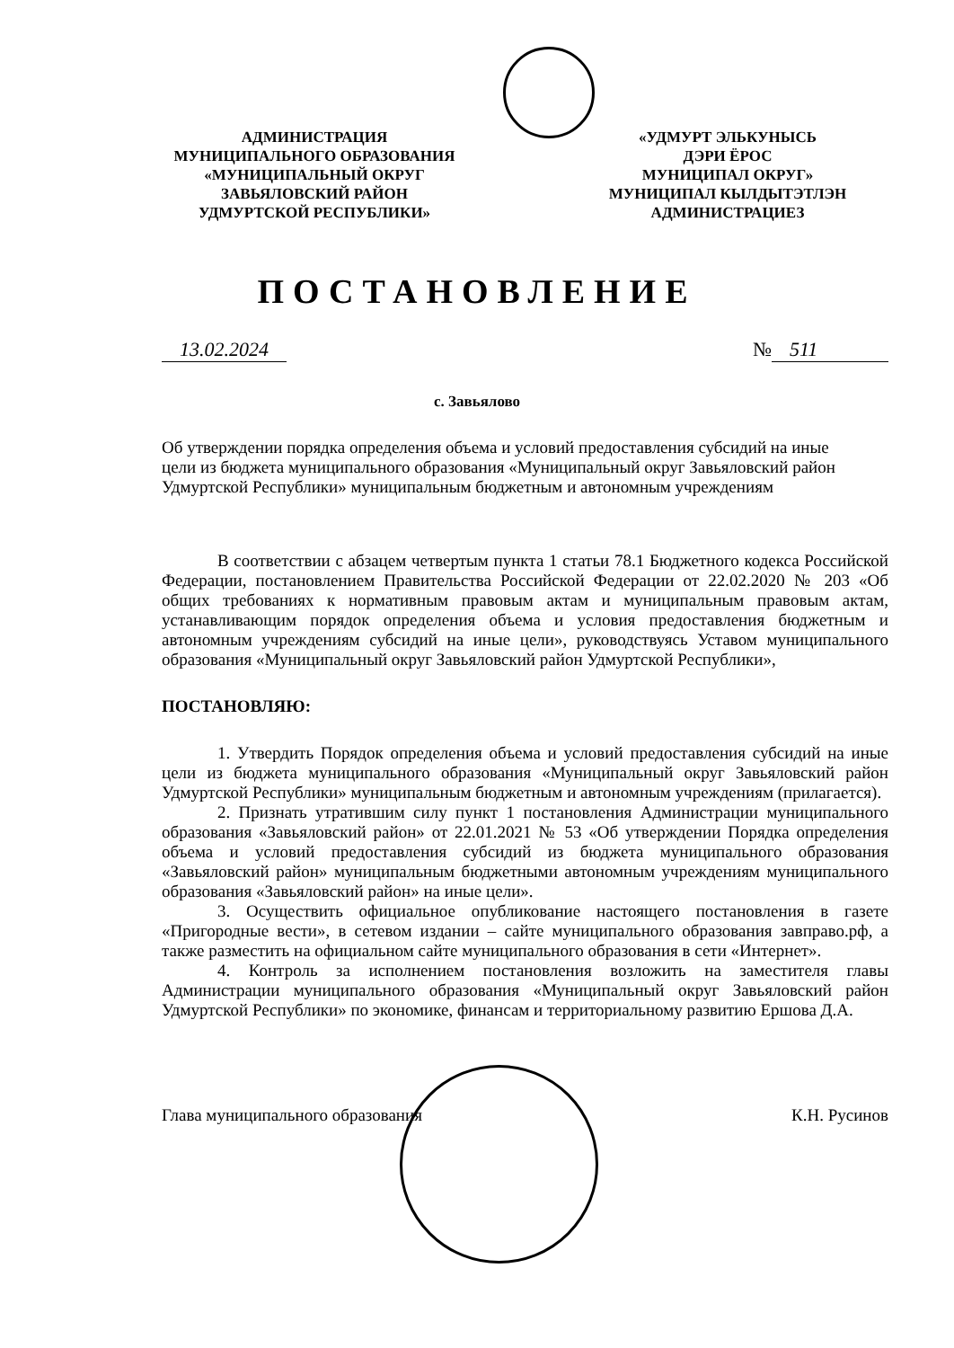АДМИНИСТРАЦИЯ
МУНИЦИПАЛЬНОГО ОБРАЗОВАНИЯ
«МУНИЦИПАЛЬНЫЙ ОКРУГ
ЗАВЬЯЛОВСКИЙ РАЙОН
УДМУРТСКОЙ РЕСПУБЛИКИ»
«УДМУРТ ЭЛЬКУНЫСЬ
ДЭРИ ЁРОС
МУНИЦИПАЛ ОКРУГ»
МУНИЦИПАЛ КЫЛДЫТЭТЛЭН
АДМИНИСТРАЦИЕЗ
ПОСТАНОВЛЕНИЕ
13.02.2024 № 511
с. Завьялово
Об утверждении порядка определения объема и условий предоставления субсидий на иные цели из бюджета муниципального образования «Муниципальный округ Завьяловский район Удмуртской Республики» муниципальным бюджетным и автономным учреждениям
В соответствии с абзацем четвертым пункта 1 статьи 78.1 Бюджетного кодекса Российской Федерации, постановлением Правительства Российской Федерации от 22.02.2020 № 203 «Об общих требованиях к нормативным правовым актам и муниципальным правовым актам, устанавливающим порядок определения объема и условия предоставления бюджетным и автономным учреждениям субсидий на иные цели», руководствуясь Уставом муниципального образования «Муниципальный округ Завьяловский район Удмуртской Республики»,
ПОСТАНОВЛЯЮ:
1. Утвердить Порядок определения объема и условий предоставления субсидий на иные цели из бюджета муниципального образования «Муниципальный округ Завьяловский район Удмуртской Республики» муниципальным бюджетным и автономным учреждениям (прилагается).
2. Признать утратившим силу пункт 1 постановления Администрации муниципального образования «Завьяловский район» от 22.01.2021 № 53 «Об утверждении Порядка определения объема и условий предоставления субсидий из бюджета муниципального образования «Завьяловский район» муниципальным бюджетными автономным учреждениям муниципального образования «Завьяловский район» на иные цели».
3. Осуществить официальное опубликование настоящего постановления в газете «Пригородные вести», в сетевом издании – сайте муниципального образования завправо.рф, а также разместить на официальном сайте муниципального образования в сети «Интернет».
4. Контроль за исполнением постановления возложить на заместителя главы Администрации муниципального образования «Муниципальный округ Завьяловский район Удмуртской Республики» по экономике, финансам и территориальному развитию Ершова Д.А.
Глава муниципального образования К.Н. Русинов